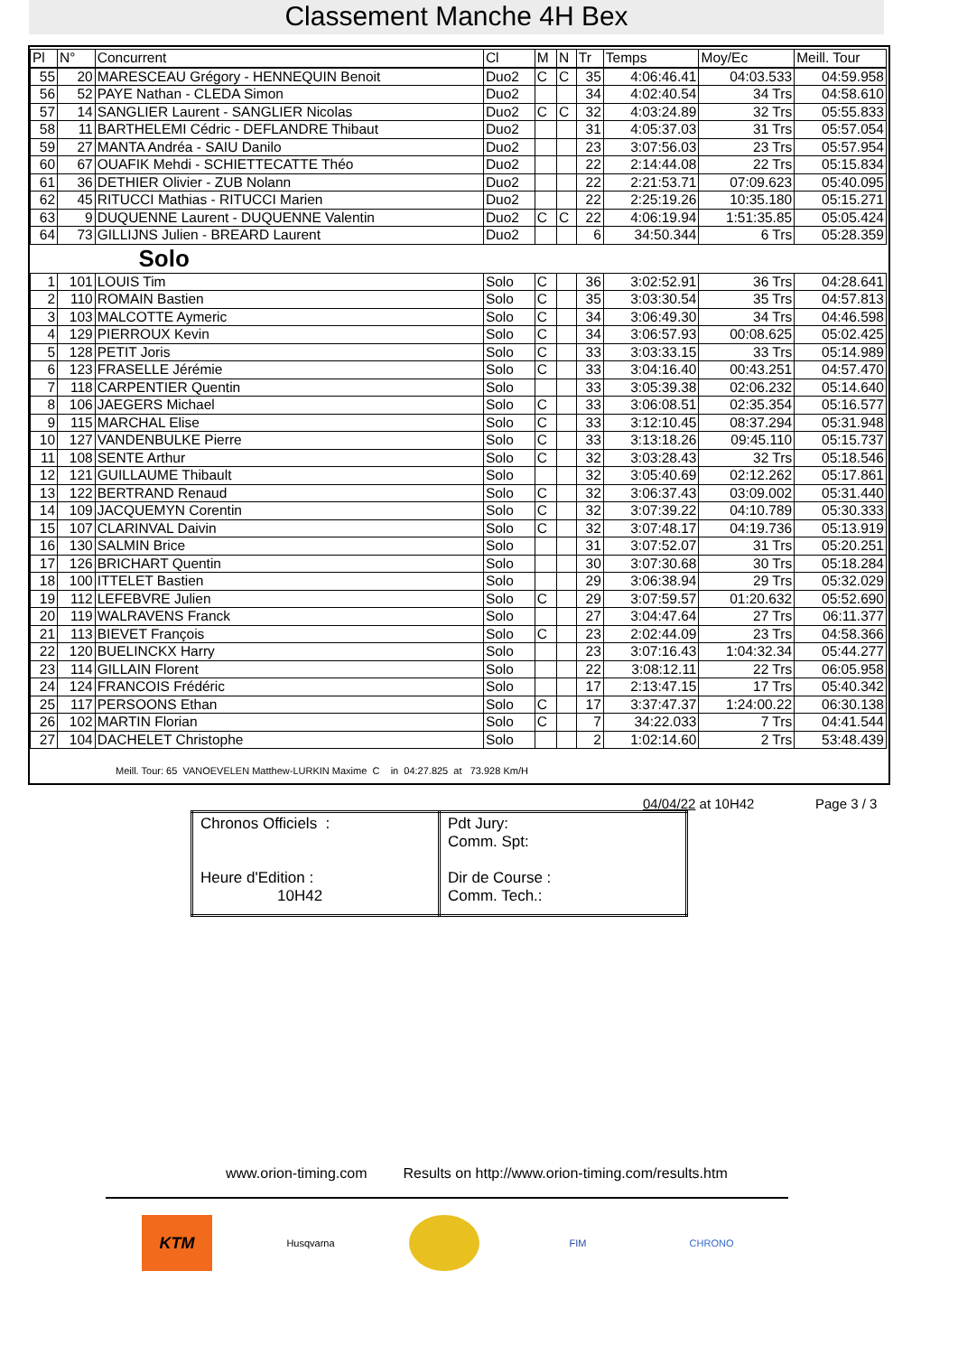Classement Manche 4H Bex
| Pl | N° | Concurrent | Cl | M | N | Tr | Temps | Moy/Ec | Meill. Tour |
| --- | --- | --- | --- | --- | --- | --- | --- | --- | --- |
| 55 | 20 | MARESCEAU Grégory - HENNEQUIN Benoit | Duo2 | C | C | 35 | 4:06:46.41 | 04:03.533 | 04:59.958 |
| 56 | 52 | PAYE Nathan - CLEDA Simon | Duo2 | | | 34 | 4:02:40.54 | 34 Trs | 04:58.610 |
| 57 | 14 | SANGLIER Laurent - SANGLIER Nicolas | Duo2 | C | C | 32 | 4:03:24.89 | 32 Trs | 05:55.833 |
| 58 | 11 | BARTHELEMI Cédric - DEFLANDRE Thibaut | Duo2 | | | 31 | 4:05:37.03 | 31 Trs | 05:57.054 |
| 59 | 27 | MANTA Andréa - SAIU Danilo | Duo2 | | | 23 | 3:07:56.03 | 23 Trs | 05:57.954 |
| 60 | 67 | OUAFIK Mehdi - SCHIETTECATTE Théo | Duo2 | | | 22 | 2:14:44.08 | 22 Trs | 05:15.834 |
| 61 | 36 | DETHIER Olivier - ZUB Nolann | Duo2 | | | 22 | 2:21:53.71 | 07:09.623 | 05:40.095 |
| 62 | 45 | RITUCCI Mathias - RITUCCI Marien | Duo2 | | | 22 | 2:25:19.26 | 10:35.180 | 05:15.271 |
| 63 | 9 | DUQUENNE Laurent - DUQUENNE Valentin | Duo2 | C | C | 22 | 4:06:19.94 | 1:51:35.85 | 05:05.424 |
| 64 | 73 | GILLIJNS Julien - BREARD Laurent | Duo2 | | | 6 | 34:50.344 | 6 Trs | 05:28.359 |
| Solo | | | | | | | | | |
| 1 | 101 | LOUIS Tim | Solo | C | | 36 | 3:02:52.91 | 36 Trs | 04:28.641 |
| 2 | 110 | ROMAIN Bastien | Solo | C | | 35 | 3:03:30.54 | 35 Trs | 04:57.813 |
| 3 | 103 | MALCOTTE Aymeric | Solo | C | | 34 | 3:06:49.30 | 34 Trs | 04:46.598 |
| 4 | 129 | PIERROUX Kevin | Solo | C | | 34 | 3:06:57.93 | 00:08.625 | 05:02.425 |
| 5 | 128 | PETIT Joris | Solo | C | | 33 | 3:03:33.15 | 33 Trs | 05:14.989 |
| 6 | 123 | FRASELLE Jérémie | Solo | C | | 33 | 3:04:16.40 | 00:43.251 | 04:57.470 |
| 7 | 118 | CARPENTIER Quentin | Solo | | | 33 | 3:05:39.38 | 02:06.232 | 05:14.640 |
| 8 | 106 | JAEGERS Michael | Solo | C | | 33 | 3:06:08.51 | 02:35.354 | 05:16.577 |
| 9 | 115 | MARCHAL Elise | Solo | C | | 33 | 3:12:10.45 | 08:37.294 | 05:31.948 |
| 10 | 127 | VANDENBULKE Pierre | Solo | C | | 33 | 3:13:18.26 | 09:45.110 | 05:15.737 |
| 11 | 108 | SENTE Arthur | Solo | C | | 32 | 3:03:28.43 | 32 Trs | 05:18.546 |
| 12 | 121 | GUILLAUME Thibault | Solo | | | 32 | 3:05:40.69 | 02:12.262 | 05:17.861 |
| 13 | 122 | BERTRAND Renaud | Solo | C | | 32 | 3:06:37.43 | 03:09.002 | 05:31.440 |
| 14 | 109 | JACQUEMYN Corentin | Solo | C | | 32 | 3:07:39.22 | 04:10.789 | 05:30.333 |
| 15 | 107 | CLARINVAL Daivin | Solo | C | | 32 | 3:07:48.17 | 04:19.736 | 05:13.919 |
| 16 | 130 | SALMIN Brice | Solo | | | 31 | 3:07:52.07 | 31 Trs | 05:20.251 |
| 17 | 126 | BRICHART Quentin | Solo | | | 30 | 3:07:30.68 | 30 Trs | 05:18.284 |
| 18 | 100 | ITTELET Bastien | Solo | | | 29 | 3:06:38.94 | 29 Trs | 05:32.029 |
| 19 | 112 | LEFEBVRE Julien | Solo | C | | 29 | 3:07:59.57 | 01:20.632 | 05:52.690 |
| 20 | 119 | WALRAVENS Franck | Solo | | | 27 | 3:04:47.64 | 27 Trs | 06:11.377 |
| 21 | 113 | BIEVET François | Solo | C | | 23 | 2:02:44.09 | 23 Trs | 04:58.366 |
| 22 | 120 | BUELINCKX Harry | Solo | | | 23 | 3:07:16.43 | 1:04:32.34 | 05:44.277 |
| 23 | 114 | GILLAIN Florent | Solo | | | 22 | 3:08:12.11 | 22 Trs | 06:05.958 |
| 24 | 124 | FRANCOIS Frédéric | Solo | | | 17 | 2:13:47.15 | 17 Trs | 05:40.342 |
| 25 | 117 | PERSOONS Ethan | Solo | C | | 17 | 3:37:47.37 | 1:24:00.22 | 06:30.138 |
| 26 | 102 | MARTIN Florian | Solo | C | | 7 | 34:22.033 | 7 Trs | 04:41.544 |
| 27 | 104 | DACHELET Christophe | Solo | | | 2 | 1:02:14.60 | 2 Trs | 53:48.439 |
Meill. Tour: 65 VANOEVELEN Matthew-LURKIN Maxime C in 04:27.825 at 73.928 Km/H
04/04/22 at 10H42 Page 3 / 3
| Chronos Officiels : Heure d'Edition : 10H42 | Pdt Jury: Comm. Spt: Dir de Course : Comm. Tech.: |
www.orion-timing.com Results on http://www.orion-timing.com/results.htm
KTM
Husqvarna FIM CHRONO